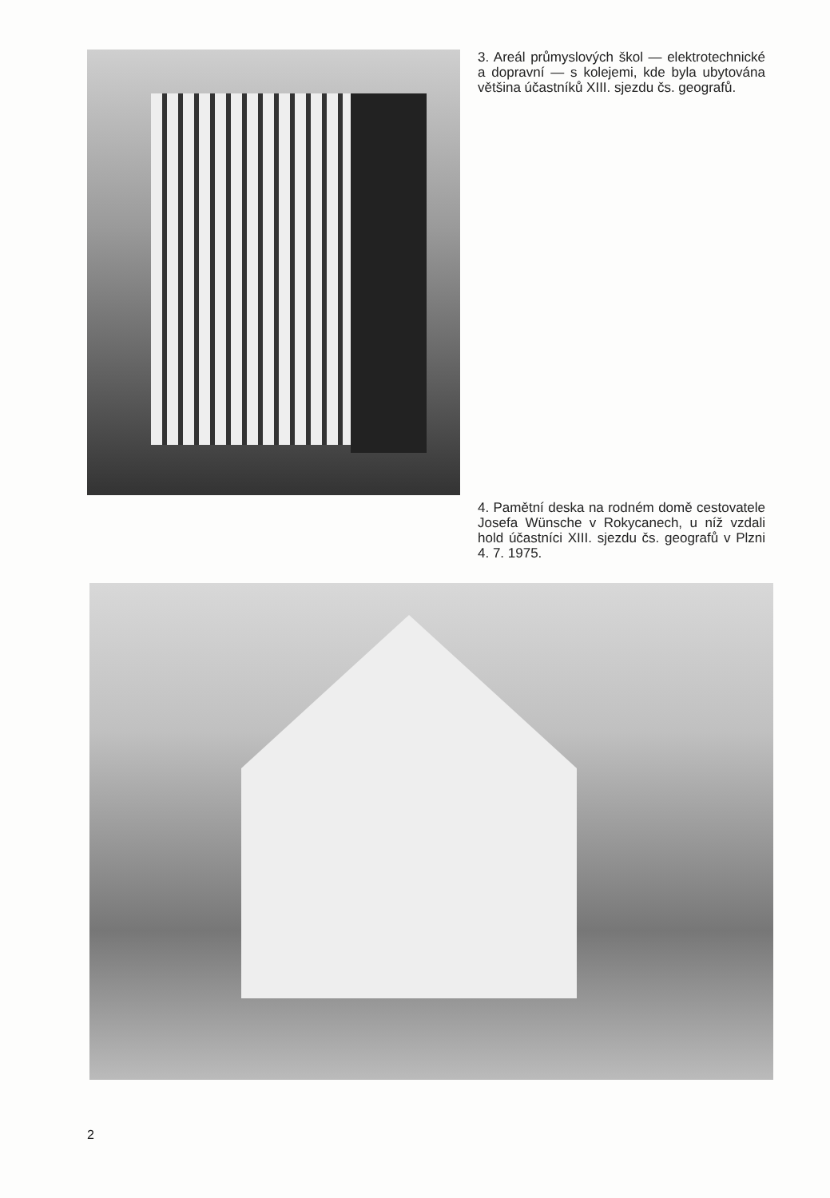3. Areál průmyslových škol — elektrotechnické a dopravní — s kolejemi, kde byla ubytována většina účastníků XIII. sjezdu čs. geografů.
4. Pamětní deska na rodném domě cestovatele Josefa Wünsche v Rokycanech, u níž vzdali hold účastníci XIII. sjezdu čs. geografů v Plzni 4. 7. 1975.
2